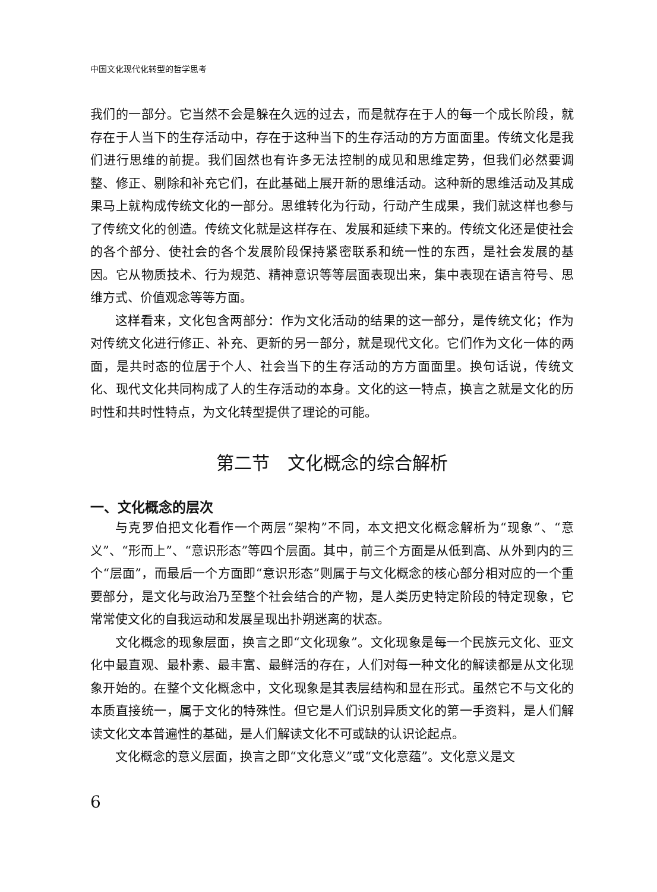中国文化现代化转型的哲学思考
我们的一部分。它当然不会是躲在久远的过去，而是就存在于人的每一个成长阶段，就存在于人当下的生存活动中，存在于这种当下的生存活动的方方面面里。传统文化是我们进行思维的前提。我们固然也有许多无法控制的成见和思维定势，但我们必然要调整、修正、剔除和补充它们，在此基础上展开新的思维活动。这种新的思维活动及其成果马上就构成传统文化的一部分。思维转化为行动，行动产生成果，我们就这样也参与了传统文化的创造。传统文化就是这样存在、发展和延续下来的。传统文化还是使社会的各个部分、使社会的各个发展阶段保持紧密联系和统一性的东西，是社会发展的基因。它从物质技术、行为规范、精神意识等等层面表现出来，集中表现在语言符号、思维方式、价值观念等等方面。
这样看来，文化包含两部分：作为文化活动的结果的这一部分，是传统文化；作为对传统文化进行修正、补充、更新的另一部分，就是现代文化。它们作为文化一体的两面，是共时态的位居于个人、社会当下的生存活动的方方面面里。换句话说，传统文化、现代文化共同构成了人的生存活动的本身。文化的这一特点，换言之就是文化的历时性和共时性特点，为文化转型提供了理论的可能。
第二节　文化概念的综合解析
一、文化概念的层次
与克罗伯把文化看作一个两层“架构”不同，本文把文化概念解析为“现象”、“意义”、“形而上”、“意识形态”等四个层面。其中，前三个方面是从低到高、从外到内的三个“层面”，而最后一个方面即“意识形态”则属于与文化概念的核心部分相对应的一个重要部分，是文化与政治乃至整个社会结合的产物，是人类历史特定阶段的特定现象，它常常使文化的自我运动和发展呈现出扑朔迷离的状态。
文化概念的现象层面，换言之即“文化现象”。文化现象是每一个民族元文化、亚文化中最直观、最朴素、最丰富、最鲜活的存在，人们对每一种文化的解读都是从文化现象开始的。在整个文化概念中，文化现象是其表层结构和显在形式。虽然它不与文化的本质直接统一，属于文化的特殊性。但它是人们识别异质文化的第一手资料，是人们解读文化文本普遍性的基础，是人们解读文化不可或缺的认识论起点。
文化概念的意义层面，换言之即“文化意义”或“文化意蕴”。文化意义是文
6